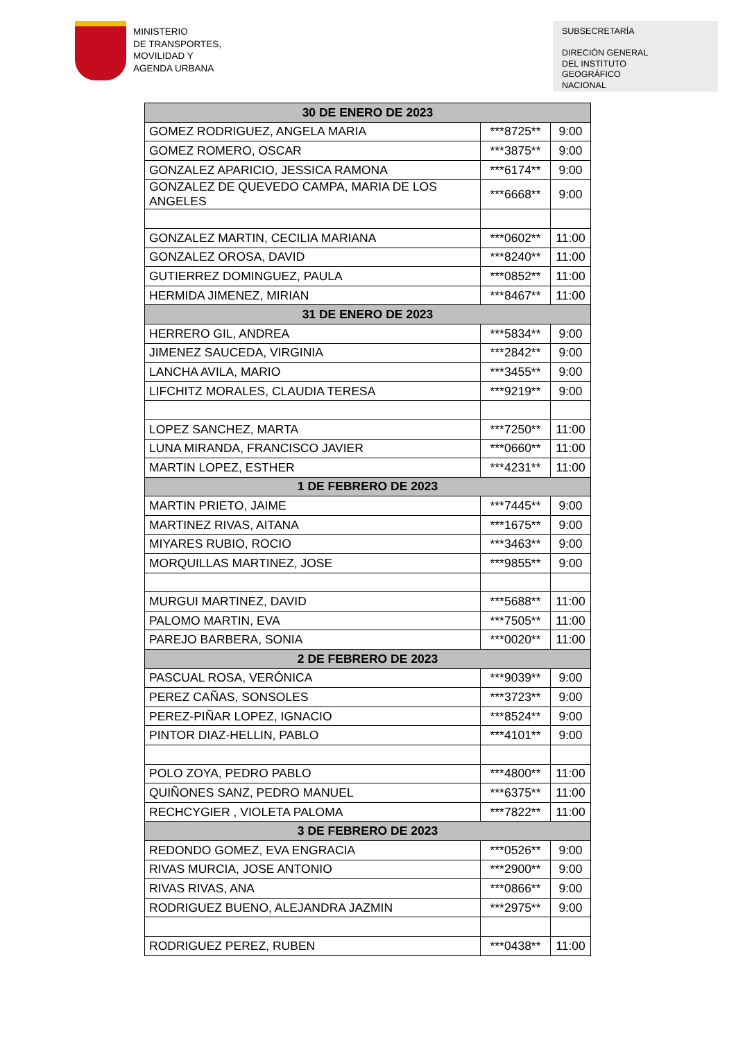MINISTERIO
DE TRANSPORTES,
MOVILIDAD Y
AGENDA URBANA
SUBSECRETARÍA
DIRECIÓN GENERAL
DEL INSTITUTO
GEOGRÁFICO
NACIONAL
| 30 DE ENERO DE 2023 | | |
| --- | --- | --- |
| GOMEZ RODRIGUEZ, ANGELA MARIA | ***8725** | 9:00 |
| GOMEZ ROMERO, OSCAR | ***3875** | 9:00 |
| GONZALEZ APARICIO, JESSICA RAMONA | ***6174** | 9:00 |
| GONZALEZ DE QUEVEDO CAMPA, MARIA DE LOS ANGELES | ***6668** | 9:00 |
| GONZALEZ MARTIN, CECILIA MARIANA | ***0602** | 11:00 |
| GONZALEZ OROSA, DAVID | ***8240** | 11:00 |
| GUTIERREZ DOMINGUEZ, PAULA | ***0852** | 11:00 |
| HERMIDA JIMENEZ, MIRIAN | ***8467** | 11:00 |
| 31 DE ENERO DE 2023 | | |
| HERRERO GIL, ANDREA | ***5834** | 9:00 |
| JIMENEZ SAUCEDA, VIRGINIA | ***2842** | 9:00 |
| LANCHA AVILA, MARIO | ***3455** | 9:00 |
| LIFCHITZ MORALES, CLAUDIA TERESA | ***9219** | 9:00 |
| LOPEZ SANCHEZ, MARTA | ***7250** | 11:00 |
| LUNA MIRANDA, FRANCISCO JAVIER | ***0660** | 11:00 |
| MARTIN LOPEZ, ESTHER | ***4231** | 11:00 |
| 1 DE FEBRERO DE 2023 | | |
| MARTIN PRIETO, JAIME | ***7445** | 9:00 |
| MARTINEZ RIVAS, AITANA | ***1675** | 9:00 |
| MIYARES RUBIO, ROCIO | ***3463** | 9:00 |
| MORQUILLAS MARTINEZ, JOSE | ***9855** | 9:00 |
| MURGUI MARTINEZ, DAVID | ***5688** | 11:00 |
| PALOMO MARTIN, EVA | ***7505** | 11:00 |
| PAREJO BARBERA, SONIA | ***0020** | 11:00 |
| 2 DE FEBRERO DE 2023 | | |
| PASCUAL ROSA, VERÓNICA | ***9039** | 9:00 |
| PEREZ CAÑAS, SONSOLES | ***3723** | 9:00 |
| PEREZ-PIÑAR LOPEZ, IGNACIO | ***8524** | 9:00 |
| PINTOR DIAZ-HELLIN, PABLO | ***4101** | 9:00 |
| POLO ZOYA, PEDRO PABLO | ***4800** | 11:00 |
| QUIÑONES SANZ, PEDRO MANUEL | ***6375** | 11:00 |
| RECHCYGIER , VIOLETA PALOMA | ***7822** | 11:00 |
| 3 DE FEBRERO DE 2023 | | |
| REDONDO GOMEZ, EVA ENGRACIA | ***0526** | 9:00 |
| RIVAS MURCIA, JOSE ANTONIO | ***2900** | 9:00 |
| RIVAS RIVAS, ANA | ***0866** | 9:00 |
| RODRIGUEZ BUENO, ALEJANDRA JAZMIN | ***2975** | 9:00 |
| RODRIGUEZ PEREZ, RUBEN | ***0438** | 11:00 |